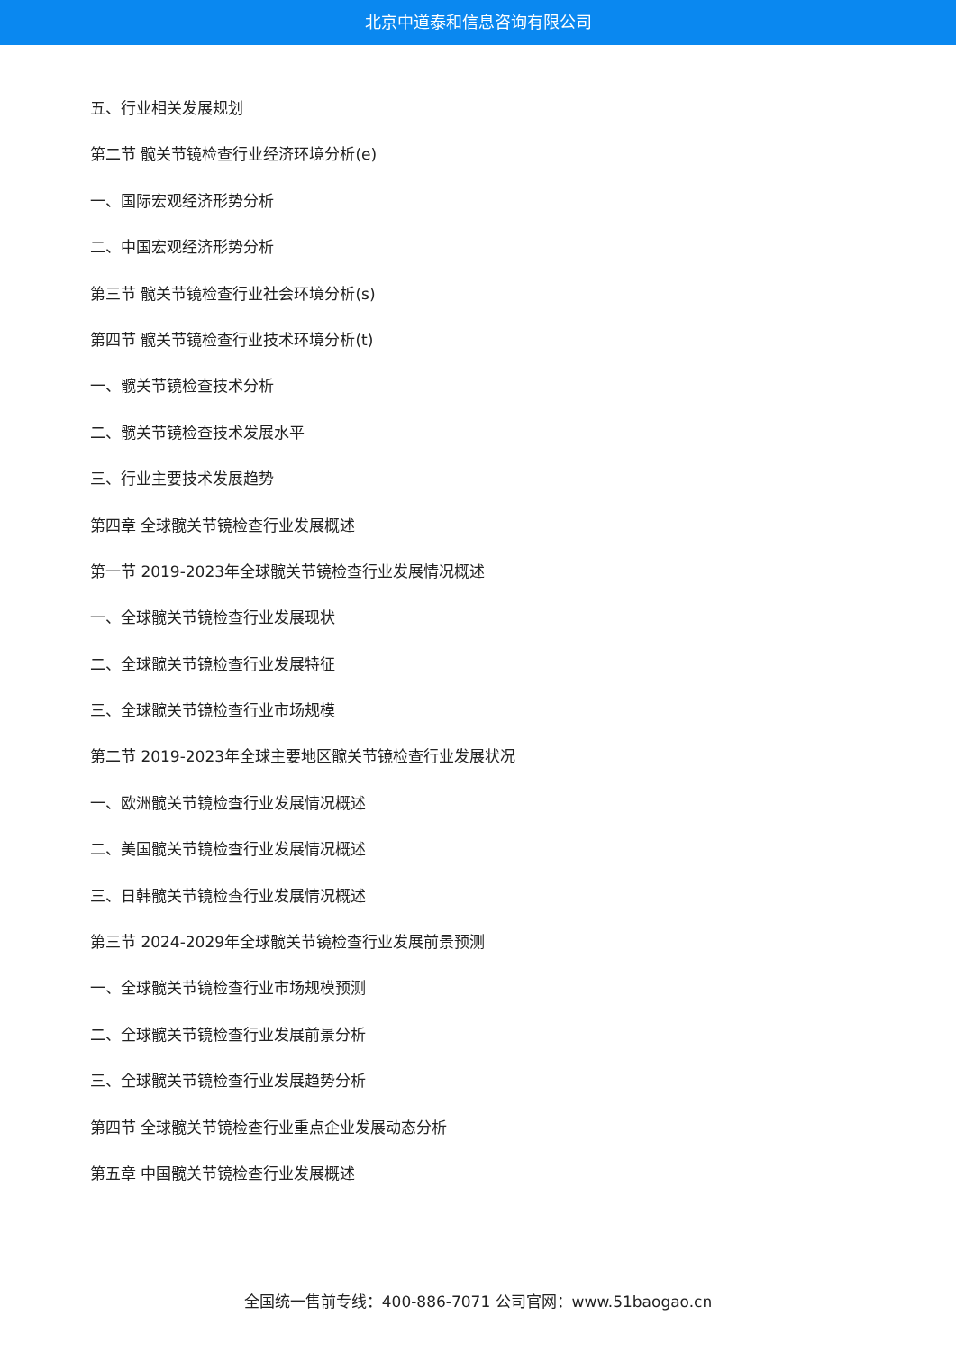北京中道泰和信息咨询有限公司
五、行业相关发展规划
第二节 髋关节镜检查行业经济环境分析(e)
一、国际宏观经济形势分析
二、中国宏观经济形势分析
第三节 髋关节镜检查行业社会环境分析(s)
第四节 髋关节镜检查行业技术环境分析(t)
一、髋关节镜检查技术分析
二、髋关节镜检查技术发展水平
三、行业主要技术发展趋势
第四章 全球髋关节镜检查行业发展概述
第一节 2019-2023年全球髋关节镜检查行业发展情况概述
一、全球髋关节镜检查行业发展现状
二、全球髋关节镜检查行业发展特征
三、全球髋关节镜检查行业市场规模
第二节 2019-2023年全球主要地区髋关节镜检查行业发展状况
一、欧洲髋关节镜检查行业发展情况概述
二、美国髋关节镜检查行业发展情况概述
三、日韩髋关节镜检查行业发展情况概述
第三节 2024-2029年全球髋关节镜检查行业发展前景预测
一、全球髋关节镜检查行业市场规模预测
二、全球髋关节镜检查行业发展前景分析
三、全球髋关节镜检查行业发展趋势分析
第四节 全球髋关节镜检查行业重点企业发展动态分析
第五章 中国髋关节镜检查行业发展概述
全国统一售前专线：400-886-7071 公司官网：www.51baogao.cn